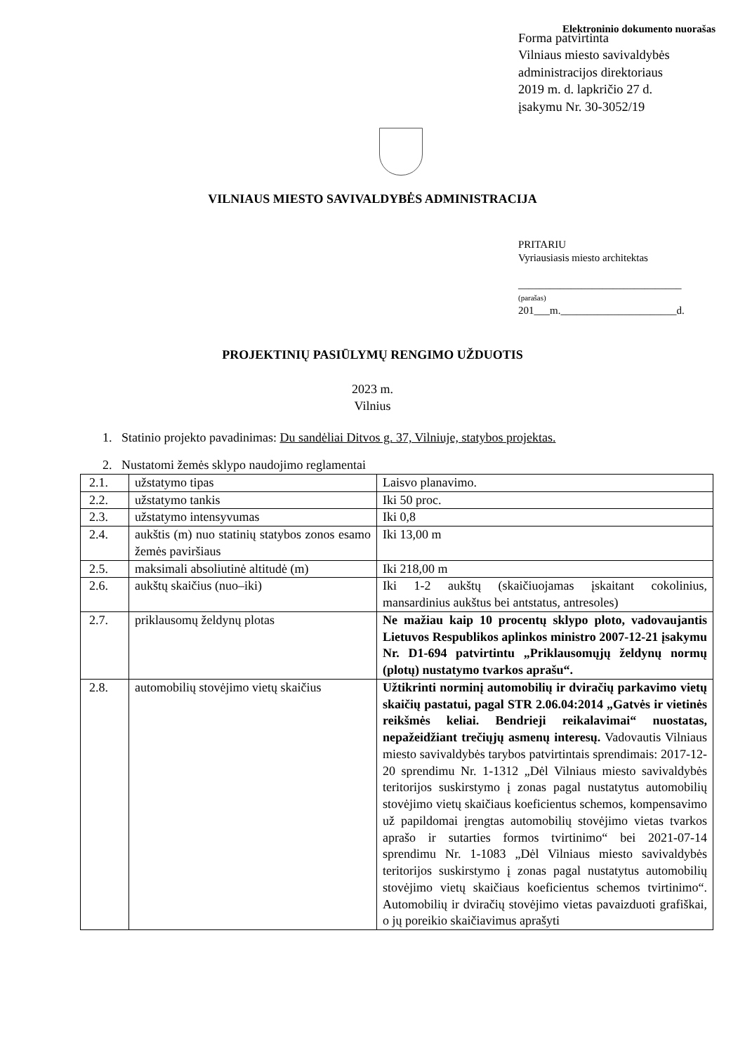Elektroninio dokumento nuorašas
Forma patvirtinta
Vilniaus miesto savivaldybės
administracijos direktoriaus
2019 m. d. lapkričio 27 d.
įsakymu Nr. 30-3052/19
VILNIAUS MIESTO SAVIVALDYBĖS ADMINISTRACIJA
PRITARIU
Vyriausiasis miesto architektas
_______________________________
(parašas)
201___m.______________________d.
PROJEKTINIŲ PASIŪLYMŲ RENGIMO UŽDUOTIS
2023 m.
Vilnius
1. Statinio projekto pavadinimas: Du sandėliai Ditvos g. 37, Vilniuje, statybos projektas.
2. Nustatomi žemės sklypo naudojimo reglamentai
| 2.1. | užstatymo tipas | Laisvo planavimo. |
| 2.2. | užstatymo tankis | Iki 50 proc. |
| 2.3. | užstatymo intensyvumas | Iki 0,8 |
| 2.4. | aukštis (m) nuo statinių statybos zonos esamo žemės paviršiaus | Iki 13,00 m |
| 2.5. | maksimali absoliutinė altitudė (m) | Iki 218,00 m |
| 2.6. | aukštų skaičius (nuo–iki) | Iki 1-2 aukštų (skaičiuojamas įskaitant cokolinius, mansardinius aukštus bei antstatus, antresoles) |
| 2.7. | priklausomų želdynų plotas | Ne mažiau kaip 10 procentų sklypo ploto, vadovaujantis Lietuvos Respublikos aplinkos ministro 2007-12-21 įsakymu Nr. D1-694 patvirtintu „Priklausomųjų želdynų normų (plotų) nustatymo tvarkos aprašu“. |
| 2.8. | automobilių stovėjimo vietų skaičius | Užtikrinti norminį automobilių ir dviračių parkavimo vietų skaičių pastatui, pagal STR 2.06.04:2014 „Gatvės ir vietinės reikšmės keliai. Bendrieji reikalavimai“ nuostatas, nepažeidžiant trečiųjų asmenų interesų. Vadovautis Vilniaus miesto savivaldybės tarybos patvirtintais sprendimais: 2017-12-20 sprendimu Nr. 1-1312 „Dėl Vilniaus miesto savivaldybės teritorijos suskirstymo į zonas pagal nustatytus automobilių stovėjimo vietų skaičiaus koeficientus schemos, kompensavimo už papildomai įrengtas automobilių stovėjimo vietas tvarkos aprašo ir sutarties formos tvirtinimo“ bei 2021-07-14 sprendimu Nr. 1-1083 „Dėl Vilniaus miesto savivaldybės teritorijos suskirstymo į zonas pagal nustatytus automobilių stovėjimo vietų skaičiaus koeficientus schemos tvirtinimo“. Automobilių ir dviračių stovėjimo vietas pavaizduoti grafiškai, o jų poreikio skaičiavimus aprašyti |